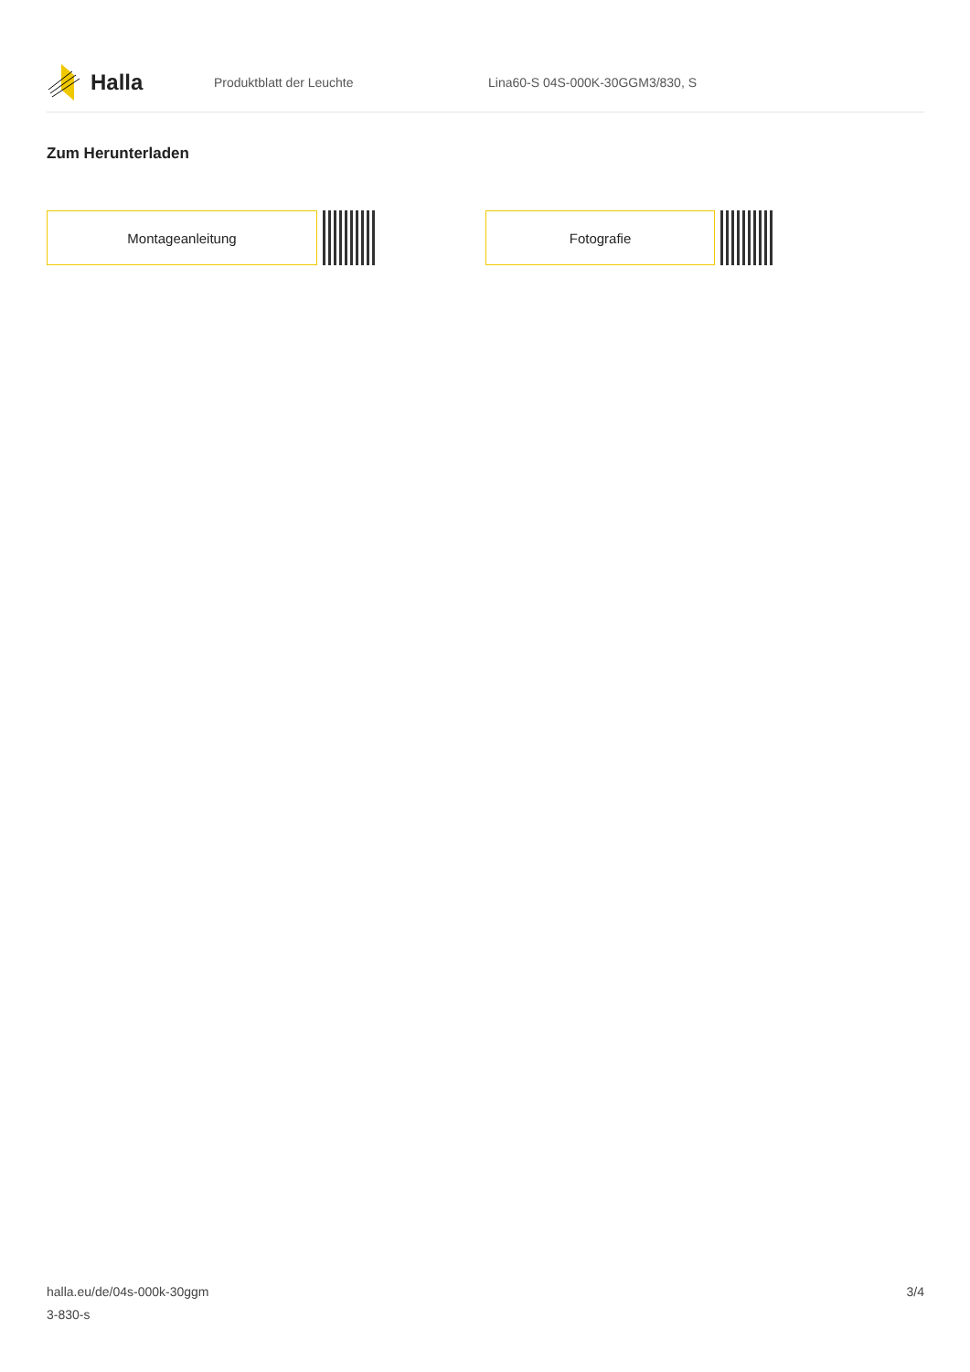Halla
Produktblatt der Leuchte
Lina60-S 04S-000K-30GGM3/830, S
Zum Herunterladen
Montageanleitung Fotografie
halla.eu/de/04s-000k-30ggm
3-830-s
3/4